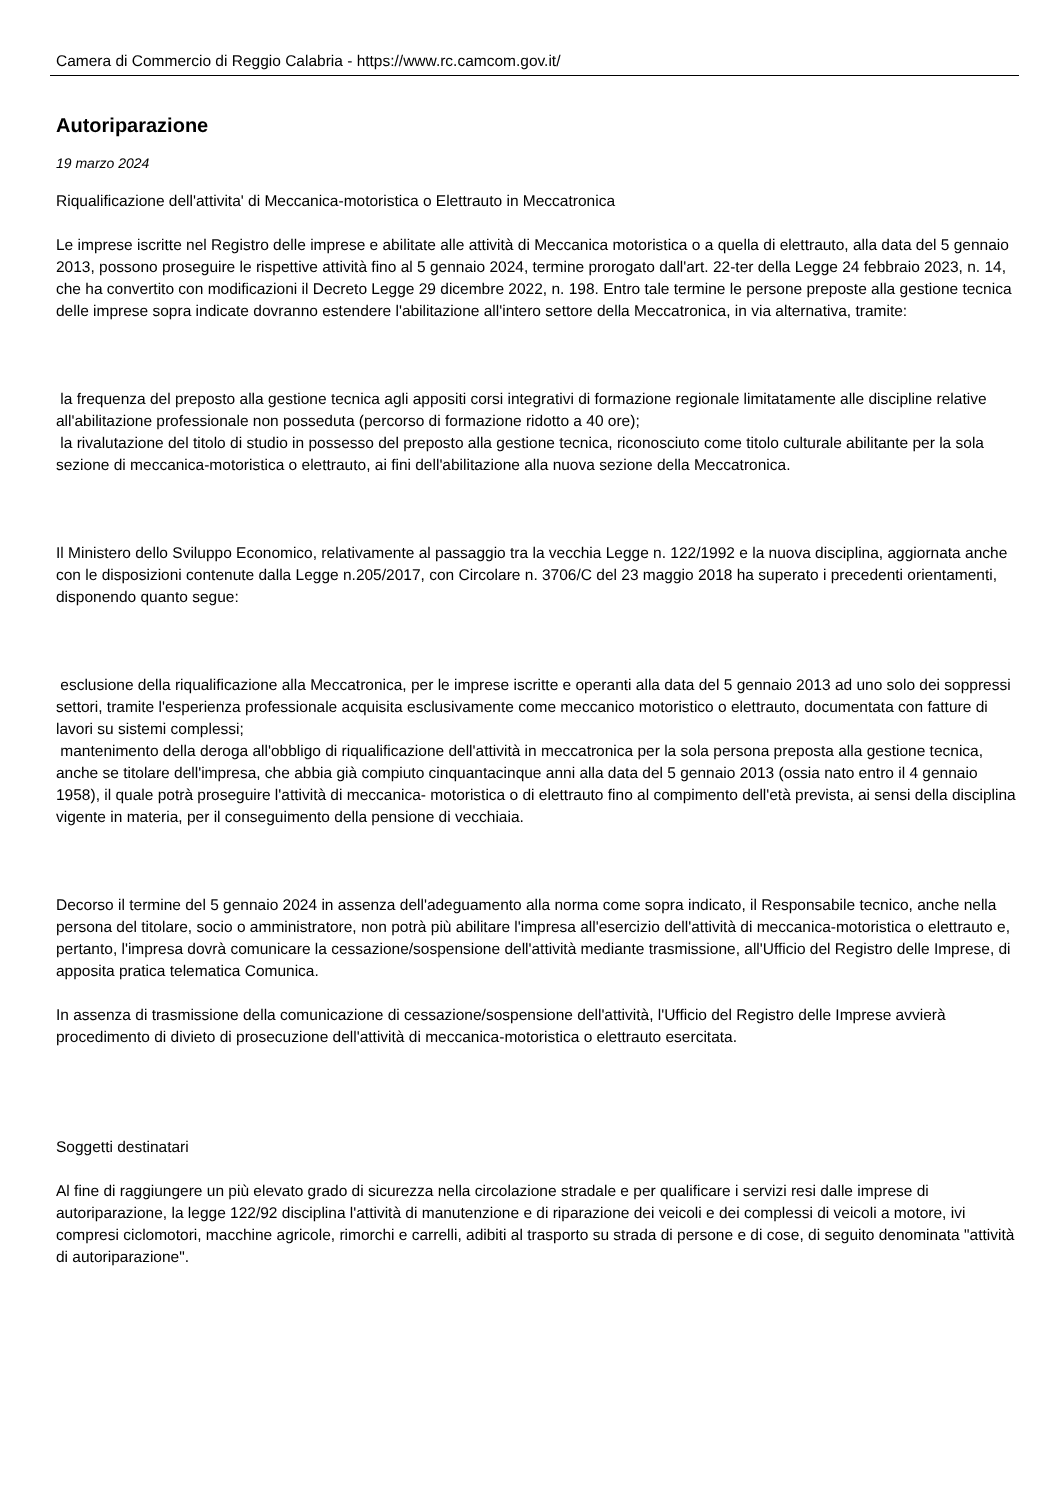Camera di Commercio di Reggio Calabria - https://www.rc.camcom.gov.it/
Autoriparazione
19 marzo 2024
Riqualificazione dell'attivita' di Meccanica-motoristica o Elettrauto in Meccatronica
Le imprese iscritte nel Registro delle imprese e abilitate alle attività di Meccanica motoristica o a quella di elettrauto, alla data del 5 gennaio 2013, possono proseguire le rispettive attività fino al 5 gennaio 2024, termine prorogato dall'art. 22-ter della Legge 24 febbraio 2023, n. 14, che ha convertito con modificazioni il Decreto Legge 29 dicembre 2022, n. 198. Entro tale termine le persone preposte alla gestione tecnica delle imprese sopra indicate dovranno estendere l'abilitazione all'intero settore della Meccatronica, in via alternativa, tramite:
la frequenza del preposto alla gestione tecnica agli appositi corsi integrativi di formazione regionale limitatamente alle discipline relative all'abilitazione professionale non posseduta (percorso di formazione ridotto a 40 ore);
la rivalutazione del titolo di studio in possesso del preposto alla gestione tecnica, riconosciuto come titolo culturale abilitante per la sola sezione di meccanica-motoristica o elettrauto, ai fini dell'abilitazione alla nuova sezione della Meccatronica.
Il Ministero dello Sviluppo Economico, relativamente al passaggio tra la vecchia Legge n. 122/1992 e la nuova disciplina, aggiornata anche con le disposizioni contenute dalla Legge n.205/2017, con Circolare n. 3706/C del 23 maggio 2018 ha superato i precedenti orientamenti, disponendo quanto segue:
esclusione della riqualificazione alla Meccatronica, per le imprese iscritte e operanti alla data del 5 gennaio 2013 ad uno solo dei soppressi settori, tramite l'esperienza professionale acquisita esclusivamente come meccanico motoristico o elettrauto, documentata con fatture di lavori su sistemi complessi;
mantenimento della deroga all'obbligo di riqualificazione dell'attività in meccatronica per la sola persona preposta alla gestione tecnica, anche se titolare dell'impresa, che abbia già compiuto cinquantacinque anni alla data del 5 gennaio 2013 (ossia nato entro il 4 gennaio 1958), il quale potrà proseguire l'attività di meccanica- motoristica o di elettrauto fino al compimento dell'età prevista, ai sensi della disciplina vigente in materia, per il conseguimento della pensione di vecchiaia.
Decorso il termine del 5 gennaio 2024 in assenza dell'adeguamento alla norma come sopra indicato, il Responsabile tecnico, anche nella persona del titolare, socio o amministratore, non potrà più abilitare l'impresa all'esercizio dell'attività di meccanica-motoristica o elettrauto e, pertanto, l'impresa dovrà comunicare la cessazione/sospensione dell'attività mediante trasmissione, all'Ufficio del Registro delle Imprese, di apposita pratica telematica Comunica.
In assenza di trasmissione della comunicazione di cessazione/sospensione dell'attività, l'Ufficio del Registro delle Imprese avvierà procedimento di divieto di prosecuzione dell'attività di meccanica-motoristica o elettrauto esercitata.
Soggetti destinatari
Al fine di raggiungere un più elevato grado di sicurezza nella circolazione stradale e per qualificare i servizi resi dalle imprese di autoriparazione, la legge 122/92 disciplina l'attività di manutenzione e di riparazione dei veicoli e dei complessi di veicoli a motore, ivi compresi ciclomotori, macchine agricole, rimorchi e carrelli, adibiti al trasporto su strada di persone e di cose, di seguito denominata "attività di autoriparazione".